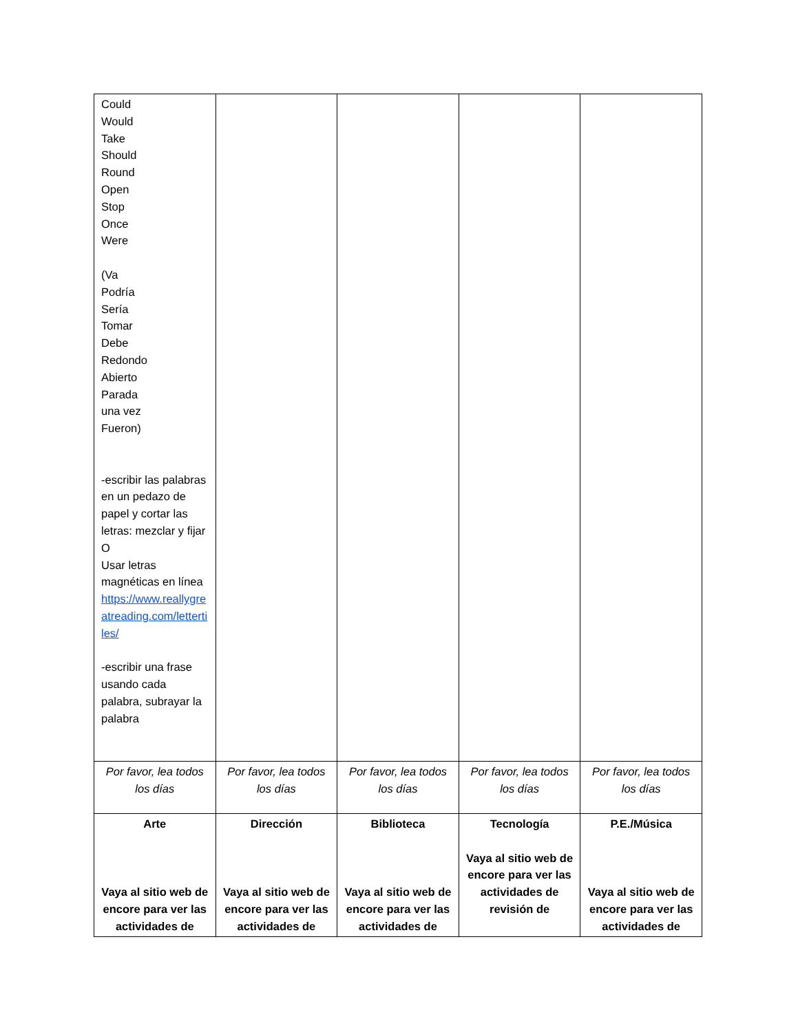| Could Would Take Should Round Open Stop Once Were (Va Podría Sería Tomar Debe Redondo Abierto Parada una vez Fueron) -escribir las palabras en un pedazo de papel y cortar las letras: mezclar y fijar O Usar letras magnéticas en línea https://www.reallygreatreading.com/lettertiles/ -escribir una frase usando cada palabra, subrayar la palabra | | | | |
| Por favor, lea todos los días | Por favor, lea todos los días | Por favor, lea todos los días | Por favor, lea todos los días | Por favor, lea todos los días |
| Arte Vaya al sitio web de encore para ver las actividades de | Dirección Vaya al sitio web de encore para ver las actividades de | Biblioteca Vaya al sitio web de encore para ver las actividades de | Tecnología Vaya al sitio web de encore para ver las actividades de revisión de | P.E./Música Vaya al sitio web de encore para ver las actividades de |